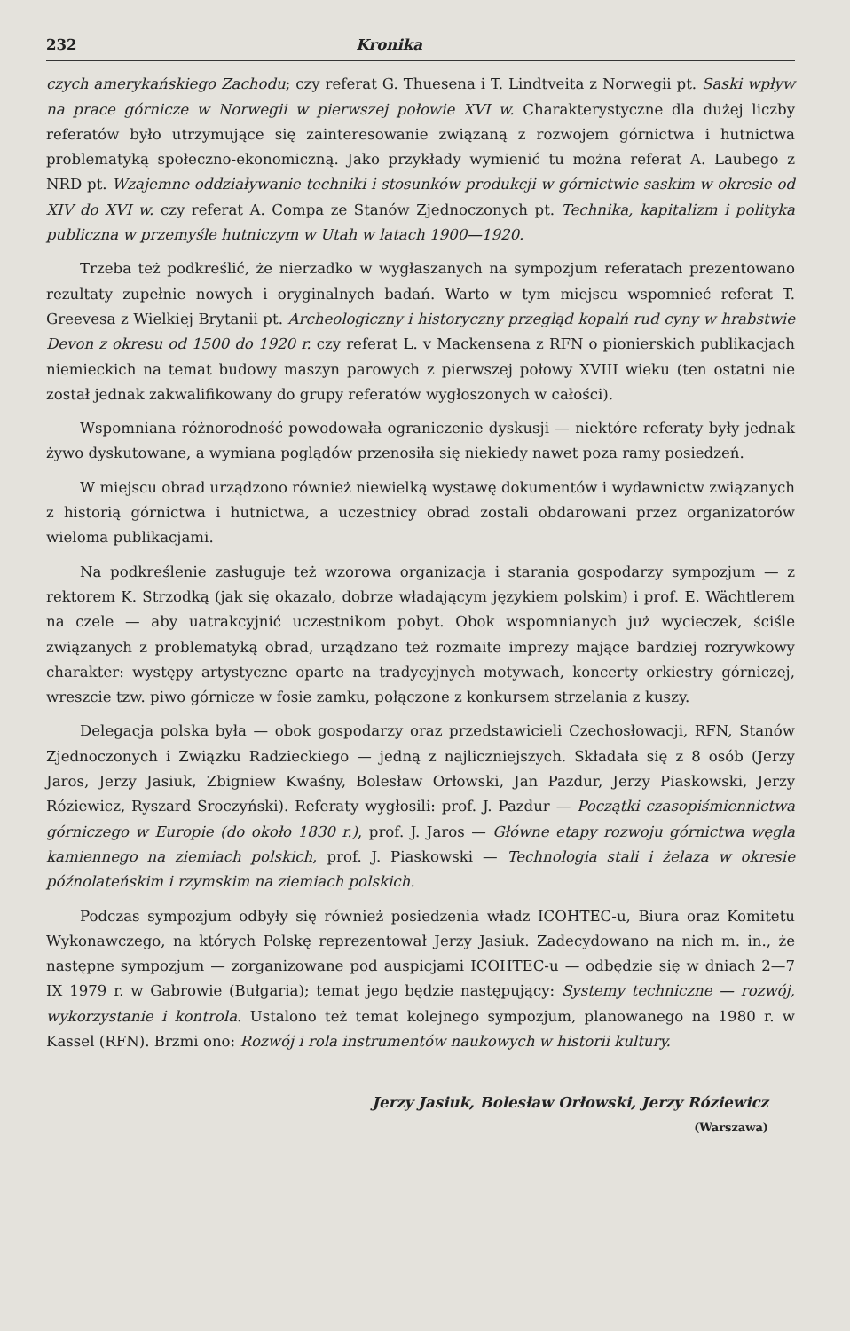232 Kronika
czych amerykańskiego Zachodu; czy referat G. Thuesena i T. Lindtveita z Norwegii pt. Saski wpływ na prace górnicze w Norwegii w pierwszej połowie XVI w. Charakterystyczne dla dużej liczby referatów było utrzymujące się zainteresowanie związaną z rozwojem górnictwa i hutnictwa problematyką społeczno-ekonomiczną. Jako przykłady wymienić tu można referat A. Laubego z NRD pt. Wzajemne oddziaływanie techniki i stosunków produkcji w górnictwie saskim w okresie od XIV do XVI w. czy referat A. Compa ze Stanów Zjednoczonych pt. Technika, kapitalizm i polityka publiczna w przemyśle hutniczym w Utah w latach 1900—1920.
Trzeba też podkreślić, że nierzadko w wygłaszanych na sympozjum referatach prezentowano rezultaty zupełnie nowych i oryginalnych badań. Warto w tym miejscu wspomnieć referat T. Greevesa z Wielkiej Brytanii pt. Archeologiczny i historyczny przegląd kopalń rud cyny w hrabstwie Devon z okresu od 1500 do 1920 r. czy referat L. v Mackensena z RFN o pionierskich publikacjach niemieckich na temat budowy maszyn parowych z pierwszej połowy XVIII wieku (ten ostatni nie został jednak zakwalifikowany do grupy referatów wygłoszonych w całości).
Wspomniana różnorodność powodowała ograniczenie dyskusji — niektóre referaty były jednak żywo dyskutowane, a wymiana poglądów przenosiła się niekiedy nawet poza ramy posiedzeń.
W miejscu obrad urządzono również niewielką wystawę dokumentów i wydawnictw związanych z historią górnictwa i hutnictwa, a uczestnicy obrad zostali obdarowani przez organizatorów wieloma publikacjami.
Na podkreślenie zasługuje też wzorowa organizacja i starania gospodarzy sympozjum — z rektorem K. Strzodką (jak się okazało, dobrze władającym językiem polskim) i prof. E. Wächtlerem na czele — aby uatrakcyjnić uczestnikom pobyt. Obok wspomnianych już wycieczek, ściśle związanych z problematyką obrad, urządzano też rozmaite imprezy mające bardziej rozrywkowy charakter: występy artystyczne oparte na tradycyjnych motywach, koncerty orkiestry górniczej, wreszcie tzw. piwo górnicze w fosie zamku, połączone z konkursem strzelania z kuszy.
Delegacja polska była — obok gospodarzy oraz przedstawicieli Czechosłowacji, RFN, Stanów Zjednoczonych i Związku Radzieckiego — jedną z najliczniejszych. Składała się z 8 osób (Jerzy Jaros, Jerzy Jasiuk, Zbigniew Kwaśny, Bolesław Orłowski, Jan Pazdur, Jerzy Piaskowski, Jerzy Róziewicz, Ryszard Sroczyński). Referaty wygłosili: prof. J. Pazdur — Początki czasopiśmiennictwa górniczego w Europie (do około 1830 r.), prof. J. Jaros — Główne etapy rozwoju górnictwa węgla kamiennego na ziemiach polskich, prof. J. Piaskowski — Technologia stali i żelaza w okresie późnolateńskim i rzymskim na ziemiach polskich.
Podczas sympozjum odbyły się również posiedzenia władz ICOHTEC-u, Biura oraz Komitetu Wykonawczego, na których Polskę reprezentował Jerzy Jasiuk. Zadecydowano na nich m. in., że następne sympozjum — zorganizowane pod auspicjami ICOHTEC-u — odbędzie się w dniach 2—7 IX 1979 r. w Gabrowie (Bułgaria); temat jego będzie następujący: Systemy techniczne — rozwój, wykorzystanie i kontrola. Ustalono też temat kolejnego sympozjum, planowanego na 1980 r. w Kassel (RFN). Brzmi ono: Rozwój i rola instrumentów naukowych w historii kultury.
Jerzy Jasiuk, Bolesław Orłowski, Jerzy Róziewicz
(Warszawa)